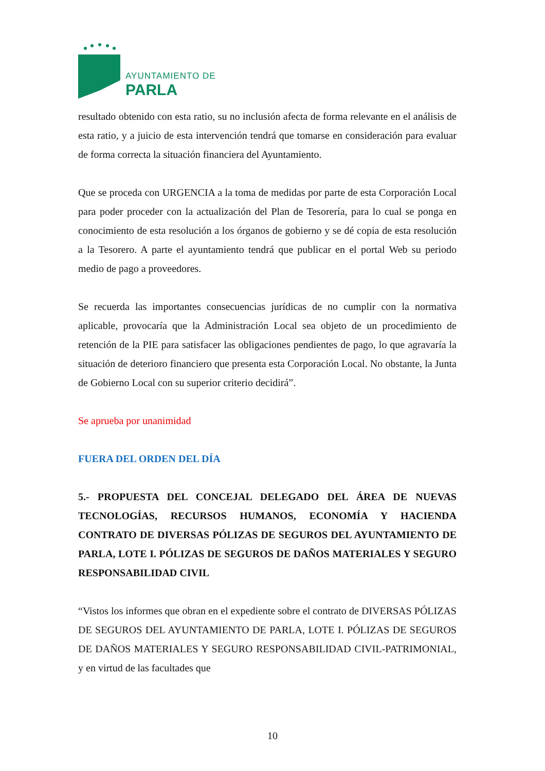AYUNTAMIENTO DE
PARLA
resultado obtenido con esta ratio, su no inclusión afecta de forma relevante en el análisis de esta ratio, y a juicio de esta intervención tendrá que tomarse en consideración para evaluar de forma correcta la situación financiera del Ayuntamiento.
Que se proceda con URGENCIA a la toma de medidas por parte de esta Corporación Local para poder proceder con la actualización del Plan de Tesorería, para lo cual se ponga en conocimiento de esta resolución a los órganos de gobierno y se dé copia de esta resolución a la Tesorero. A parte el ayuntamiento tendrá que publicar en el portal Web su periodo medio de pago a proveedores.
Se recuerda las importantes consecuencias jurídicas de no cumplir con la normativa aplicable, provocaría que la Administración Local sea objeto de un procedimiento de retención de la PIE para satisfacer las obligaciones pendientes de pago, lo que agravaría la situación de deterioro financiero que presenta esta Corporación Local. No obstante, la Junta de Gobierno Local con su superior criterio decidirá”.
Se aprueba por unanimidad
FUERA DEL ORDEN DEL DÍA
5.- PROPUESTA DEL CONCEJAL DELEGADO DEL ÁREA DE NUEVAS TECNOLOGÍAS, RECURSOS HUMANOS, ECONOMÍA Y HACIENDA CONTRATO DE DIVERSAS PÓLIZAS DE SEGUROS DEL AYUNTAMIENTO DE PARLA, LOTE I. PÓLIZAS DE SEGUROS DE DAÑOS MATERIALES Y SEGURO RESPONSABILIDAD CIVIL
“Vistos los informes que obran en el expediente sobre el contrato de DIVERSAS PÓLIZAS DE SEGUROS DEL AYUNTAMIENTO DE PARLA, LOTE I. PÓLIZAS DE SEGUROS DE DAÑOS MATERIALES Y SEGURO RESPONSABILIDAD CIVIL-PATRIMONIAL, y en virtud de las facultades que
10